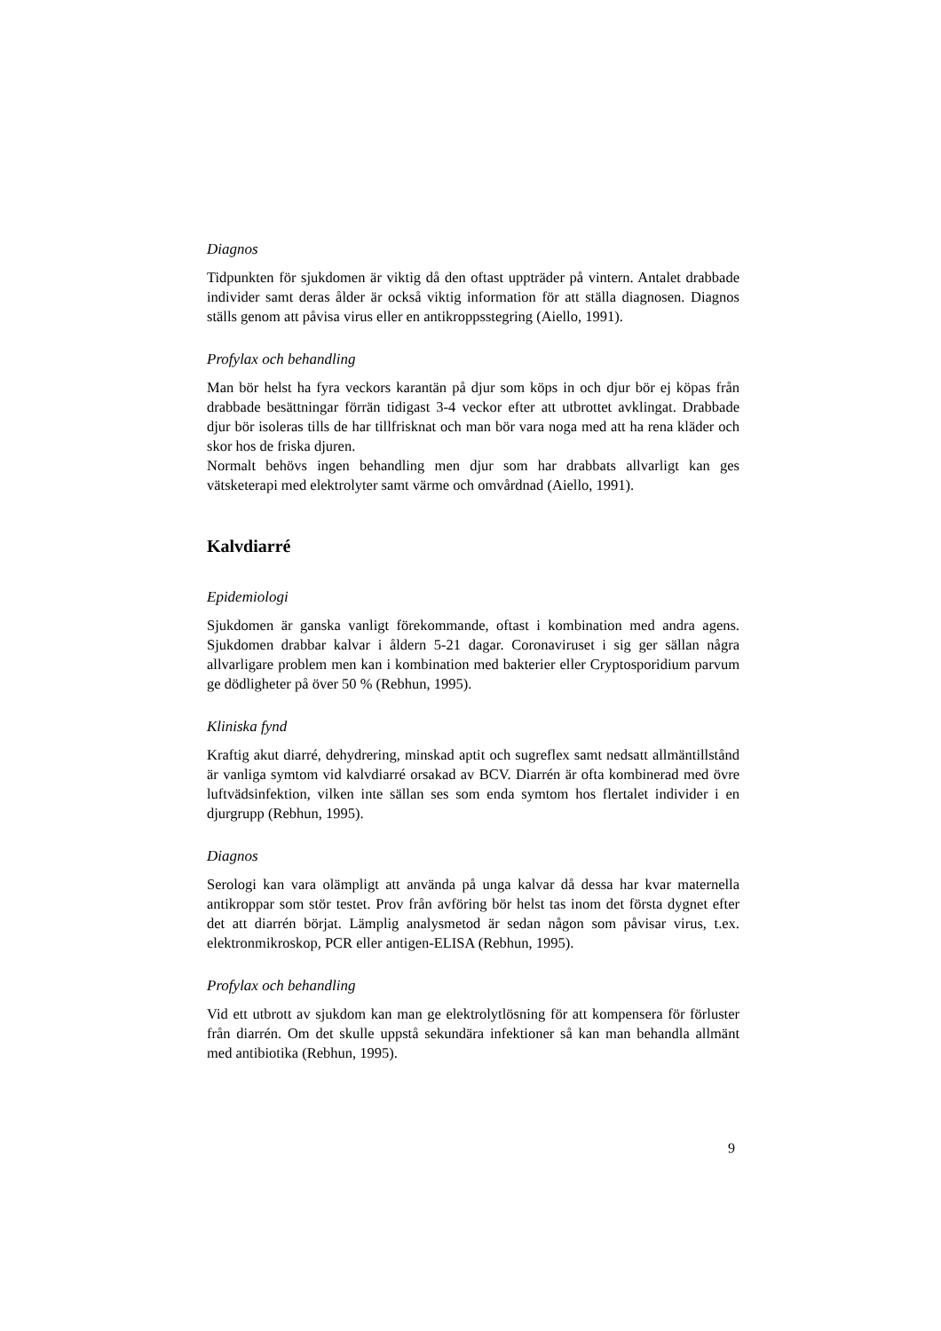Diagnos
Tidpunkten för sjukdomen är viktig då den oftast uppträder på vintern. Antalet drabbade individer samt deras ålder är också viktig information för att ställa diagnosen. Diagnos ställs genom att påvisa virus eller en antikroppsstegring (Aiello, 1991).
Profylax och behandling
Man bör helst ha fyra veckors karantän på djur som köps in och djur bör ej köpas från drabbade besättningar förrän tidigast 3-4 veckor efter att utbrottet avklingat. Drabbade djur bör isoleras tills de har tillfrisknat och man bör vara noga med att ha rena kläder och skor hos de friska djuren.
Normalt behövs ingen behandling men djur som har drabbats allvarligt kan ges vätsketerapi med elektrolyter samt värme och omvårdnad (Aiello, 1991).
Kalvdiarré
Epidemiologi
Sjukdomen är ganska vanligt förekommande, oftast i kombination med andra agens. Sjukdomen drabbar kalvar i åldern 5-21 dagar. Coronaviruset i sig ger sällan några allvarligare problem men kan i kombination med bakterier eller Cryptosporidium parvum ge dödligheter på över 50 % (Rebhun, 1995).
Kliniska fynd
Kraftig akut diarré, dehydrering, minskad aptit och sugreflex samt nedsatt allmäntillstånd är vanliga symtom vid kalvdiarré orsakad av BCV. Diarrén är ofta kombinerad med övre luftvädsinfektion, vilken inte sällan ses som enda symtom hos flertalet individer i en djurgrupp (Rebhun, 1995).
Diagnos
Serologi kan vara olämpligt att använda på unga kalvar då dessa har kvar maternella antikroppar som stör testet. Prov från avföring bör helst tas inom det första dygnet efter det att diarrén börjat. Lämplig analysmetod är sedan någon som påvisar virus, t.ex. elektronmikroskop, PCR eller antigen-ELISA (Rebhun, 1995).
Profylax och behandling
Vid ett utbrott av sjukdom kan man ge elektrolytlösning för att kompensera för förluster från diarrén. Om det skulle uppstå sekundära infektioner så kan man behandla allmänt med antibiotika (Rebhun, 1995).
9